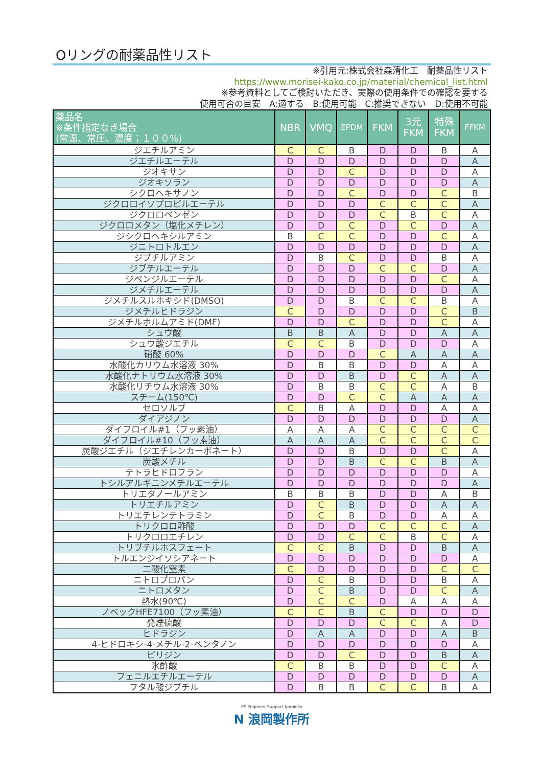Oリングの耐薬品性リスト
※引用元:株式会社森清化工　耐薬品性リスト
https://www.morisei-kako.co.jp/material/chemical_list.html
※参考資料としてご検討いただき、実際の使用条件での確認を要する
使用可否の目安　A:適する　B:使用可能　C:推奨できない　D:使用不可能
| 薬品名 ※条件指定なき場合 (常温、常圧、濃度；１００%) | NBR | VMQ | EPDM | FKM | 3元 FKM | 特殊 FKM | FFKM |
| --- | --- | --- | --- | --- | --- | --- | --- |
| ジエチルアミン | C | C | B | D | D | B | A |
| ジエチルエーテル | D | D | D | D | D | D | A |
| ジオキサン | D | D | C | D | D | D | A |
| ジオキソラン | D | D | D | D | D | D | A |
| シクロヘキサノン | D | D | C | D | D | C | B |
| ジクロロイソプロピルエーテル | D | D | D | C | C | C | A |
| ジクロロベンゼン | D | D | D | C | B | C | A |
| ジクロロメタン（塩化メチレン） | D | D | C | D | C | D | A |
| ジシクロヘキシルアミン | B | C | C | D | D | C | A |
| ジニトロトルエン | D | D | D | D | D | D | A |
| ジブチルアミン | D | B | C | D | D | B | A |
| ジブチルエーテル | D | D | D | C | C | D | A |
| ジベンジルエーテル | D | D | D | D | D | C | A |
| ジメチルエーテル | D | D | D | D | D | D | A |
| ジメチルスルホキシド(DMSO) | D | D | B | C | C | B | A |
| ジメチルヒドラジン | C | D | D | D | D | C | B |
| ジメチルホルムアミド(DMF) | D | D | C | D | D | C | A |
| シュウ酸 | B | B | A | D | D | A | A |
| シュウ酸ジエチル | C | C | B | D | D | D | A |
| 硝酸 60% | D | D | D | C | A | A | A |
| 水酸化カリウム水溶液 30% | D | B | B | D | D | A | A |
| 水酸化ナトリウム水溶液 30% | D | D | B | D | C | A | A |
| 水酸化リチウム水溶液 30% | D | B | B | C | C | A | B |
| スチーム(150℃) | D | D | C | C | A | A | A |
| セロソルブ | C | B | A | D | D | A | A |
| ダイアジノン | D | D | D | D | D | D | A |
| ダイフロイル#1（フッ素油） | A | A | A | C | C | C | C |
| ダイフロイル#10（フッ素油） | A | A | A | C | C | C | C |
| 炭酸ジエチル（ジエチレンカーボネート） | D | D | B | D | D | C | A |
| 炭酸メチル | D | D | B | C | C | B | A |
| テトラヒドロフラン | D | D | D | D | D | D | A |
| トシルアルギニンメチルエーテル | D | D | D | D | D | D | A |
| トリエタノールアミン | B | B | B | D | D | A | B |
| トリエチルアミン | D | C | B | D | D | A | A |
| トリエチレンテトラミン | D | C | B | D | D | A | A |
| トリクロロ酢酸 | D | D | D | C | C | C | A |
| トリクロロエチレン | D | D | C | C | B | C | A |
| トリブチルホスフェート | C | C | B | D | D | B | A |
| トルエンジイソシアネート | D | D | D | D | D | D | A |
| 二酸化窒素 | C | D | D | D | D | C | C |
| ニトロプロパン | D | C | B | D | D | B | A |
| ニトロメタン | D | C | B | D | D | C | A |
| 熱水(90℃) | D | C | C | D | A | A | A |
| ノベックHFE7100（フッ素油） | C | C | B | C | D | D | D |
| 発煙硫酸 | D | D | D | C | C | A | D |
| ヒドラジン | D | A | A | D | D | A | B |
| 4-ヒドロキシ-4-メチル-2-ペンタノン | D | D | D | D | D | D | A |
| ピリジン | D | D | C | D | D | B | A |
| 氷酢酸 | C | B | B | D | D | C | A |
| フェニルエチルエーテル | D | D | D | D | D | D | A |
| フタル酸ジブチル | D | B | B | C | C | B | A |
ES Engineer Support Namioka
N 浪岡製作所